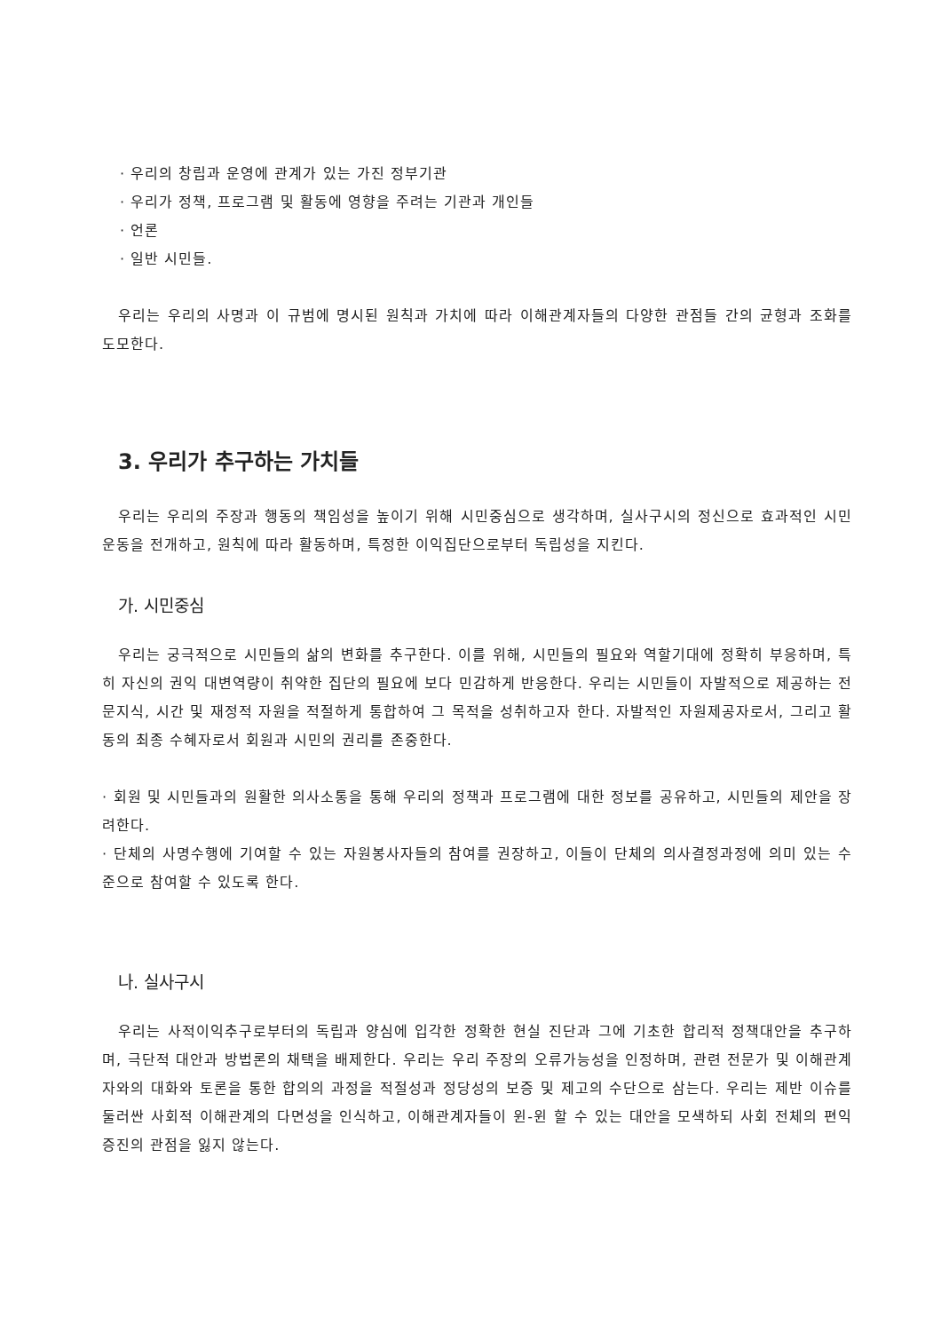· 우리의 창립과 운영에 관계가 있는 가진 정부기관
· 우리가 정책, 프로그램 및 활동에 영향을 주려는 기관과 개인들
· 언론
· 일반 시민들.
우리는 우리의 사명과 이 규범에 명시된 원칙과 가치에 따라 이해관계자들의 다양한 관점들 간의 균형과 조화를 도모한다.
3. 우리가 추구하는 가치들
우리는 우리의 주장과 행동의 책임성을 높이기 위해 시민중심으로 생각하며, 실사구시의 정신으로 효과적인 시민운동을 전개하고, 원칙에 따라 활동하며, 특정한 이익집단으로부터 독립성을 지킨다.
가. 시민중심
우리는 궁극적으로 시민들의 삶의 변화를 추구한다. 이를 위해, 시민들의 필요와 역할기대에 정확히 부응하며, 특히 자신의 권익 대변역량이 취약한 집단의 필요에 보다 민감하게 반응한다. 우리는 시민들이 자발적으로 제공하는 전문지식, 시간 및 재정적 자원을 적절하게 통합하여 그 목적을 성취하고자 한다. 자발적인 자원제공자로서, 그리고 활동의 최종 수혜자로서 회원과 시민의 권리를 존중한다.
· 회원 및 시민들과의 원활한 의사소통을 통해 우리의 정책과 프로그램에 대한 정보를 공유하고, 시민들의 제안을 장려한다.
· 단체의 사명수행에 기여할 수 있는 자원봉사자들의 참여를 권장하고, 이들이 단체의 의사결정과정에 의미 있는 수준으로 참여할 수 있도록 한다.
나. 실사구시
우리는 사적이익추구로부터의 독립과 양심에 입각한 정확한 현실 진단과 그에 기초한 합리적 정책대안을 추구하며, 극단적 대안과 방법론의 채택을 배제한다. 우리는 우리 주장의 오류가능성을 인정하며, 관련 전문가 및 이해관계자와의 대화와 토론을 통한 합의의 과정을 적절성과 정당성의 보증 및 제고의 수단으로 삼는다. 우리는 제반 이슈를 둘러싼 사회적 이해관계의 다면성을 인식하고, 이해관계자들이 윈-윈 할 수 있는 대안을 모색하되 사회 전체의 편익 증진의 관점을 잃지 않는다.